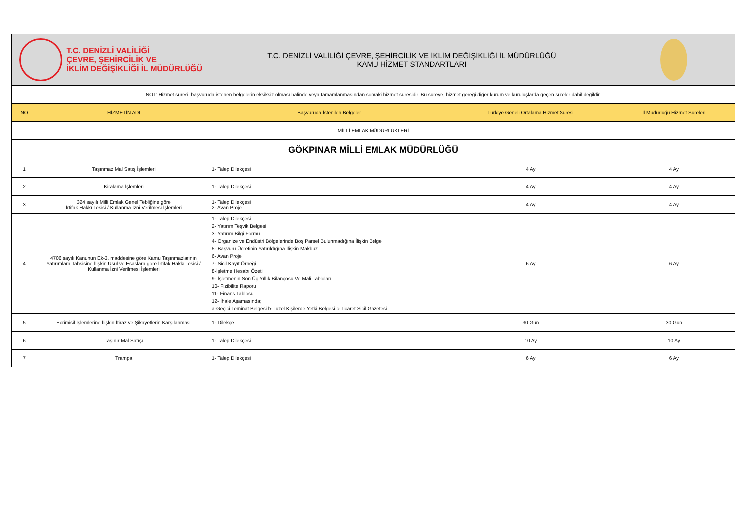| T.C. DENİZLİ VALİLİĞİ ÇEVRE, ŞEHİRCİLİK VE İKLİM DEĞİŞİKLİĞİ İL MÜDÜRLÜĞÜ | | T.C. DENİZLİ VALİLİĞİ ÇEVRE, ŞEHİRCİLİK VE İKLİM DEĞİŞİKLİĞİ İL MÜDÜRLÜĞÜ KAMU HİZMET STANDARTLARI | | |
| NOT: Hizmet süresi, başvuruda istenen belgelerin eksiksiz olması halinde veya tamamlanmasından sonraki hizmet süresidir. Bu süreye, hizmet gereği diğer kurum ve kuruluşlarda geçen süreler dahil değildir. | | | | |
| NO | HİZMETİN ADI | Başvuruda İstenilen Belgeler | Türkiye Geneli Ortalama Hizmet Süresi | İl Müdürlüğü Hizmet Süreleri |
| MİLLİ EMLAK MÜDÜRLÜKLERİ | | | | |
| GÖKPINAR MİLLİ EMLAK MÜDÜRLÜĞÜ | | | | |
| 1 | Taşınmaz Mal Satış İşlemleri | 1- Talep Dilekçesi | 4 Ay | 4 Ay |
| 2 | Kiralama İşlemleri | 1- Talep Dilekçesi | 4 Ay | 4 Ay |
| 3 | 324 sayılı Milli Emlak Genel Tebliğine göre İrtifak Hakkı Tesisi / Kullanma İzni Verilmesi İşlemleri | 1- Talep Dilekçesi 2- Avan Proje | 4 Ay | 4 Ay |
| 4 | 4706 sayılı Kanunun Ek-3. maddesine göre Kamu Taşınmazlarının Yatırımlara Tahsisine İlişkin Usul ve Esaslara göre İrtifak Hakkı Tesisi / Kullanma İzni Verilmesi İşlemleri | 1- Talep Dilekçesi 2- Yatırım Teşvik Belgesi 3- Yatırım Bilgi Formu 4- Organize ve Endüstri Bölgelerinde Boş Parsel Bulunmadığına İlişkin Belge 5- Başvuru Ücretinin Yatırıldığına İlişkin Makbuz 6- Avan Proje 7- Sicil Kayıt Örneği 8-İşletme Hesabı Özeti 9- İşletmenin Son Üç Yıllık Bilançosu Ve Mali Tabloları 10- Fizibilite Raporu 11- Finans Tablosu 12- İhale Aşamasında; a-Geçici Teminat Belgesi b-Tüzel Kişilerde Yetki Belgesi c-Ticaret Sicil Gazetesi | 6 Ay | 6 Ay |
| 5 | Ecrimisil İşlemlerine İlişkin İtiraz ve Şikayetlerin Karşılanması | 1- Dilekçe | 30 Gün | 30 Gün |
| 6 | Taşınır Mal Satışı | 1- Talep Dilekçesi | 10 Ay | 10 Ay |
| 7 | Trampa | 1- Talep Dilekçesi | 6 Ay | 6 Ay |